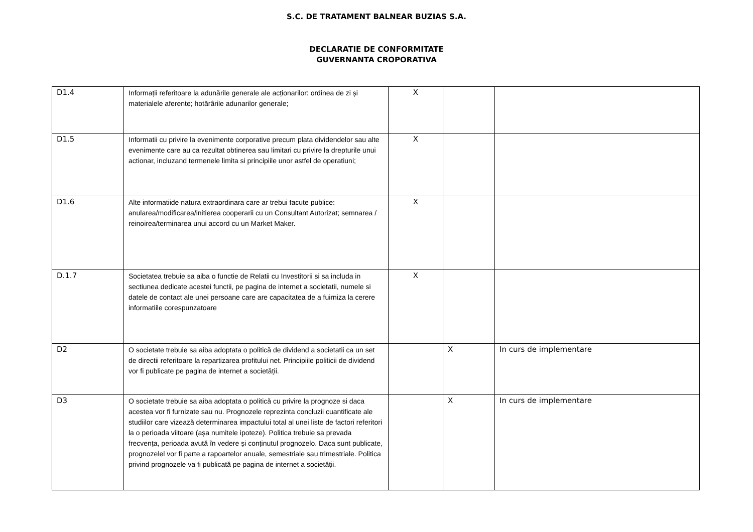S.C. DE TRATAMENT BALNEAR BUZIAS S.A.
DECLARATIE DE CONFORMITATE
GUVERNANTA CROPORATIVA
| D1.4 | Informații referitoare la adunările generale ale acționarilor: ordinea de zi și materialele aferente; hotărârile adunarilor generale; | X | | |
| D1.5 | Informatii cu privire la evenimente corporative precum plata dividendelor sau alte evenimente care au ca rezultat obtinerea sau limitari cu privire la drepturile unui actionar, incluzand termenele limita si principiile unor astfel de operatiuni; | X | | |
| D1.6 | Alte informatiide natura extraordinara care ar trebui facute publice: anularea/modificarea/initierea cooperarii cu un Consultant Autorizat; semnarea / reinoirea/terminarea unui accord cu un Market Maker. | X | | |
| D.1.7 | Societatea trebuie sa aiba o functie de Relatii cu Investitorii si sa includa in sectiunea dedicate acestei functii, pe pagina de internet a societatii, numele si datele de contact ale unei persoane care are capacitatea de a fuirniza la cerere informatiile corespunzatoare | X | | |
| D2 | O societate trebuie sa aiba adoptata o politică de dividend a societatii ca un set de directii referitoare la repartizarea profitului net. Principiile politicii de dividend vor fi publicate pe pagina de internet a societății. | | X | In curs de implementare |
| D3 | O societate trebuie sa aiba adoptata o politică cu privire la prognoze si daca acestea vor fi furnizate sau nu. Prognozele reprezinta concluzii cuantificate ale studiilor care vizează determinarea impactului total al unei liste de factori referitori la o perioada viitoare (așa numitele ipoteze). Politica trebuie sa prevada frecvența, perioada avută în vedere și conținutul prognozelo. Daca sunt publicate, prognozelel vor fi parte a rapoartelor anuale, semestriale sau trimestriale. Politica privind prognozele va fi publicată pe pagina de internet a societății. | | X | In curs de implementare |